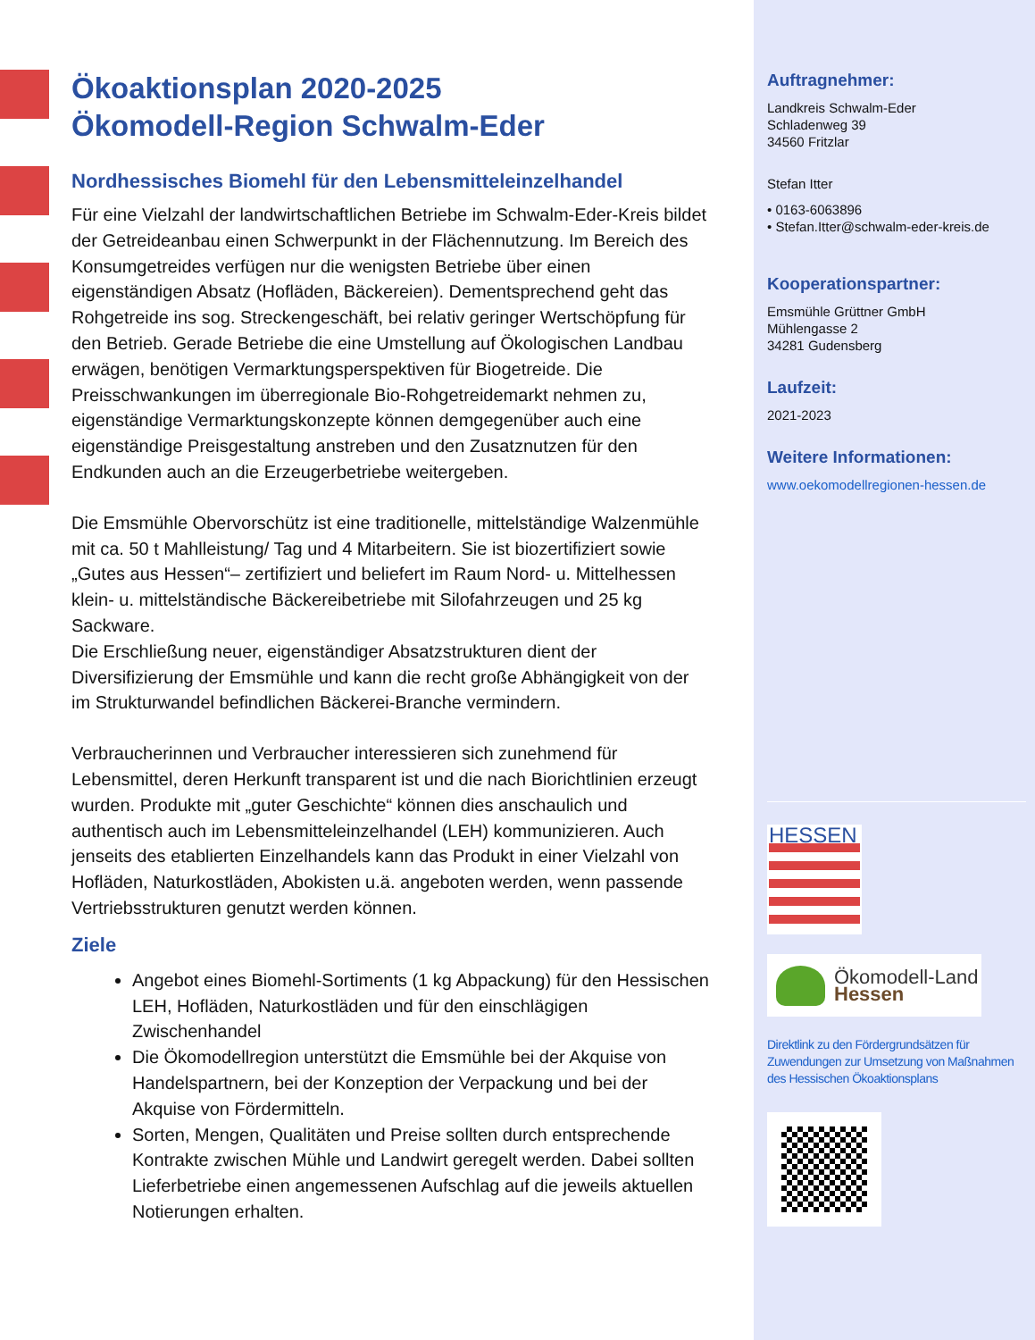Ökoaktionsplan 2020-2025
Ökomodell-Region Schwalm-Eder
Nordhessisches Biomehl für den Lebensmitteleinzelhandel
Für eine Vielzahl der landwirtschaftlichen Betriebe im Schwalm-Eder-Kreis bildet der Getreideanbau einen Schwerpunkt in der Flächennutzung. Im Bereich des Konsumgetreides verfügen nur die wenigsten Betriebe über einen eigenständigen Absatz (Hofläden, Bäckereien). Dementsprechend geht das Rohgetreide ins sog. Streckengeschäft, bei relativ geringer Wertschöpfung für den Betrieb. Gerade Betriebe die eine Umstellung auf Ökologischen Landbau erwägen, benötigen Vermarktungsperspektiven für Biogetreide. Die Preisschwankungen im überregionale Bio-Rohgetreidemarkt nehmen zu, eigenständige Vermarktungskonzepte können demgegenüber auch eine eigenständige Preisgestaltung anstreben und den Zusatznutzen für den Endkunden auch an die Erzeugerbetriebe weitergeben.
Die Emsmühle Obervorschütz ist eine traditionelle, mittelständige Walzenmühle mit ca. 50 t Mahlleistung/ Tag und 4 Mitarbeitern. Sie ist biozertifiziert sowie „Gutes aus Hessen“– zertifiziert und beliefert im Raum Nord- u. Mittelhessen klein- u. mittelständische Bäckereibetriebe mit Silofahrzeugen und 25 kg Sackware.
Die Erschließung neuer, eigenständiger Absatzstrukturen dient der Diversifizierung der Emsmühle und kann die recht große Abhängigkeit von der im Strukturwandel befindlichen Bäckerei-Branche vermindern.
Verbraucherinnen und Verbraucher interessieren sich zunehmend für Lebensmittel, deren Herkunft transparent ist und die nach Biorichtlinien erzeugt wurden. Produkte mit „guter Geschichte“ können dies anschaulich und authentisch auch im Lebensmitteleinzelhandel (LEH) kommunizieren. Auch jenseits des etablierten Einzelhandels kann das Produkt in einer Vielzahl von Hofläden, Naturkostläden, Abokisten u.ä. angeboten werden, wenn passende Vertriebsstrukturen genutzt werden können.
Ziele
Angebot eines Biomehl-Sortiments (1 kg Abpackung) für den Hessischen LEH, Hofläden, Naturkostläden und für den einschlägigen Zwischenhandel
Die Ökomodellregion unterstützt die Emsmühle bei der Akquise von Handelspartnern, bei der Konzeption der Verpackung und bei der Akquise von Fördermitteln.
Sorten, Mengen, Qualitäten und Preise sollten durch entsprechende Kontrakte zwischen Mühle und Landwirt geregelt werden. Dabei sollten Lieferbetriebe einen angemessenen Aufschlag auf die jeweils aktuellen Notierungen erhalten.
Auftragnehmer:
Landkreis Schwalm-Eder
Schladenweg 39
34560 Fritzlar
Stefan Itter
• 0163-6063896
• Stefan.Itter@schwalm-eder-kreis.de
Kooperationspartner:
Emsmühle Grüttner GmbH
Mühlengasse 2
34281 Gudensberg
Laufzeit:
2021-2023
Weitere Informationen:
www.oekomodellregionen-hessen.de
HESSEN
Ökomodell-Land
Hessen
Direktlink zu den Fördergrundsätzen für Zuwendungen zur Umsetzung von Maßnahmen des Hessischen Ökoaktionsplans